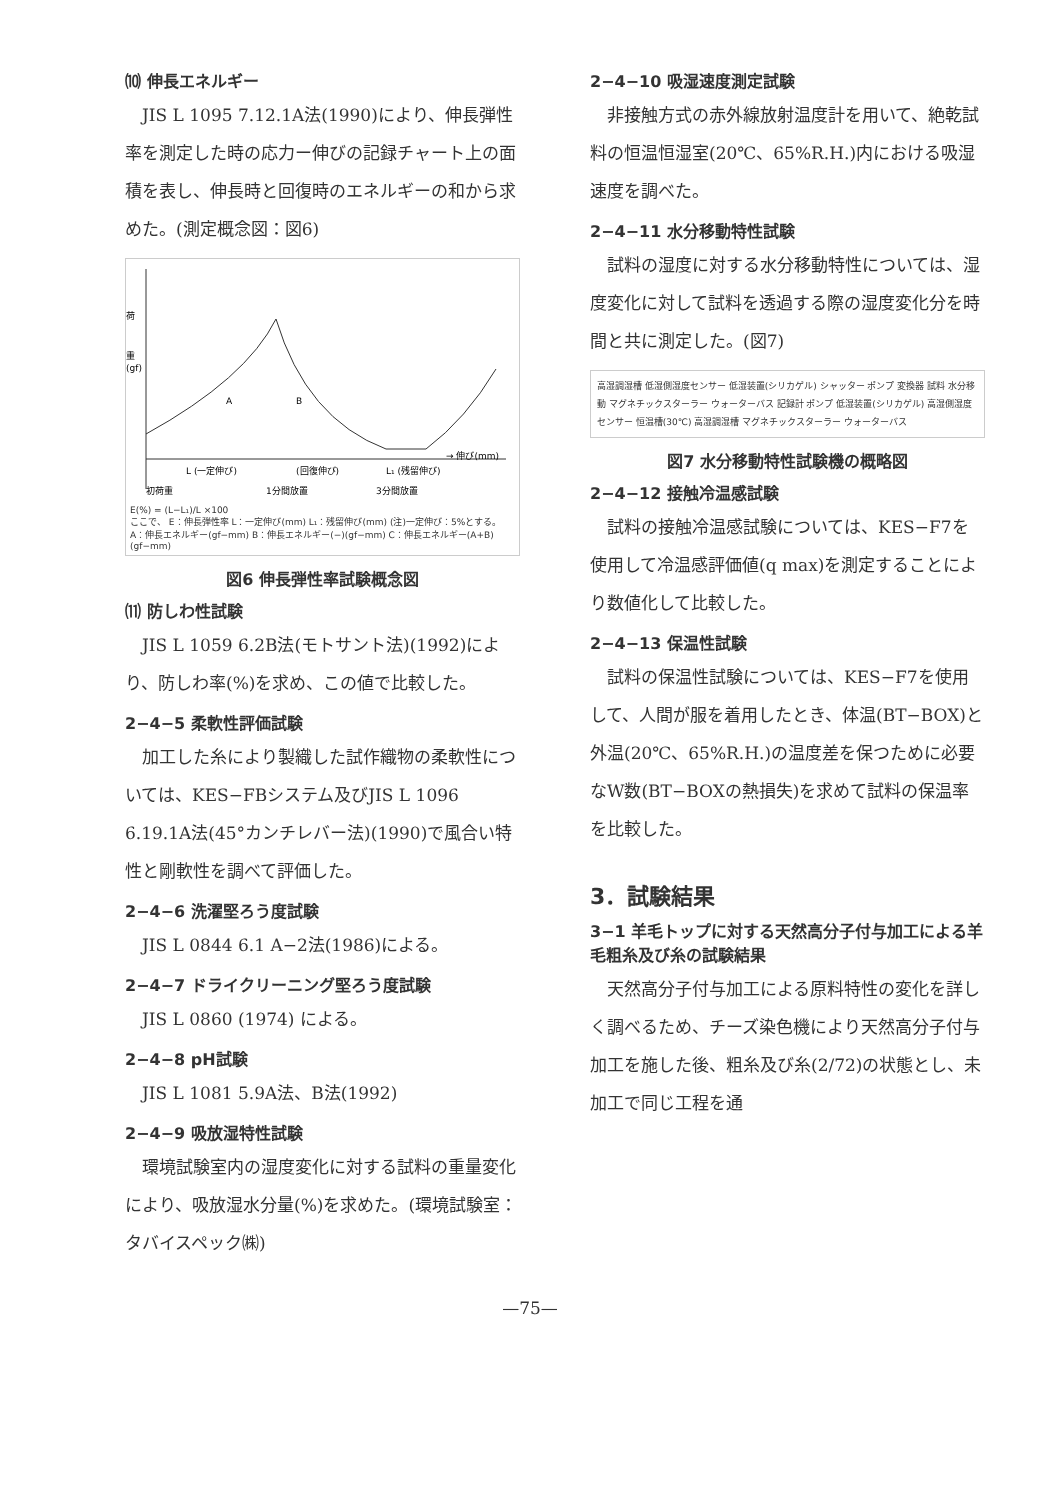⑽ 伸長エネルギー
JIS L 1095 7.12.1A法(1990)により、伸長弾性率を測定した時の応力ー伸びの記録チャート上の面積を表し、伸長時と回復時のエネルギーの和から求めた。(測定概念図：図6)
荷
重
(gf)
A
B
L (一定伸び)
(回復伸び)
L₁ (残留伸び)
→ 伸び(mm)
初荷重
1分間放置
3分間放置
E(%) = (L−L₁)/L ×100
ここで、 E：伸長弾性率 L：一定伸び(mm) L₁：残留伸び(mm) (注)一定伸び：5%とする。
A：伸長エネルギー(gf−mm) B：伸長エネルギー(−)(gf−mm) C：伸長エネルギー(A+B)(gf−mm)
図6 伸長弾性率試験概念図
⑾ 防しわ性試験
JIS L 1059 6.2B法(モトサント法)(1992)により、防しわ率(%)を求め、この値で比較した。
2−4−5 柔軟性評価試験
加工した糸により製織した試作織物の柔軟性については、KES−FBシステム及びJIS L 1096 6.19.1A法(45°カンチレバー法)(1990)で風合い特性と剛軟性を調べて評価した。
2−4−6 洗濯堅ろう度試験
JIS L 0844 6.1 A−2法(1986)による。
2−4−7 ドライクリーニング堅ろう度試験
JIS L 0860 (1974) による。
2−4−8 pH試験
JIS L 1081 5.9A法、B法(1992)
2−4−9 吸放湿特性試験
環境試験室内の湿度変化に対する試料の重量変化により、吸放湿水分量(%)を求めた。(環境試験室：タバイスペック㈱)
2−4−10 吸湿速度測定試験
非接触方式の赤外線放射温度計を用いて、絶乾試料の恒温恒湿室(20℃、65%R.H.)内における吸湿速度を調べた。
2−4−11 水分移動特性試験
試料の湿度に対する水分移動特性については、湿度変化に対して試料を透過する際の湿度変化分を時間と共に測定した。(図7)
高湿調湿槽 低湿側湿度センサー 低湿装置(シリカゲル) シャッター ポンプ 変換器 試料 水分移動 マグネチックスターラー ウォーターバス 記録計 ポンプ 低湿装置(シリカゲル) 高湿側湿度センサー 恒温槽(30℃) 高湿調湿槽 マグネチックスターラー ウォーターバス
図7 水分移動特性試験機の概略図
2−4−12 接触冷温感試験
試料の接触冷温感試験については、KES−F7を使用して冷温感評価値(q max)を測定することにより数値化して比較した。
2−4−13 保温性試験
試料の保温性試験については、KES−F7を使用して、人間が服を着用したとき、体温(BT−BOX)と外温(20℃、65%R.H.)の温度差を保つために必要なW数(BT−BOXの熱損失)を求めて試料の保温率を比較した。
3．試験結果
3−1 羊毛トップに対する天然高分子付与加工による羊毛粗糸及び糸の試験結果
天然高分子付与加工による原料特性の変化を詳しく調べるため、チーズ染色機により天然高分子付与加工を施した後、粗糸及び糸(2/72)の状態とし、未加工で同じ工程を通
—75—